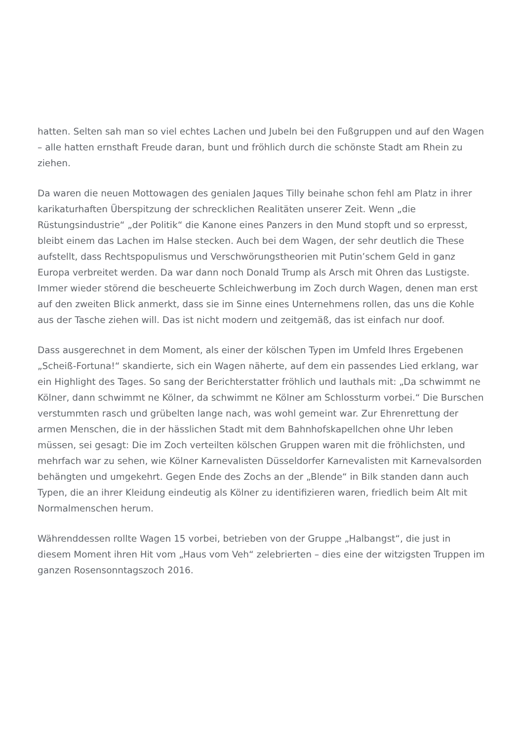hatten. Selten sah man so viel echtes Lachen und Jubeln bei den Fußgruppen und auf den Wagen – alle hatten ernsthaft Freude daran, bunt und fröhlich durch die schönste Stadt am Rhein zu ziehen.
Da waren die neuen Mottowagen des genialen Jaques Tilly beinahe schon fehl am Platz in ihrer karikaturhaften Überspitzung der schrecklichen Realitäten unserer Zeit. Wenn „die Rüstungsindustrie“ „der Politik“ die Kanone eines Panzers in den Mund stopft und so erpresst, bleibt einem das Lachen im Halse stecken. Auch bei dem Wagen, der sehr deutlich die These aufstellt, dass Rechtspopulismus und Verschwörungstheorien mit Putin’schem Geld in ganz Europa verbreitet werden. Da war dann noch Donald Trump als Arsch mit Ohren das Lustigste. Immer wieder störend die bescheuerte Schleichwerbung im Zoch durch Wagen, denen man erst auf den zweiten Blick anmerkt, dass sie im Sinne eines Unternehmens rollen, das uns die Kohle aus der Tasche ziehen will. Das ist nicht modern und zeitgemäß, das ist einfach nur doof.
Dass ausgerechnet in dem Moment, als einer der kölschen Typen im Umfeld Ihres Ergebenen „Scheiß-Fortuna!“ skandierte, sich ein Wagen näherte, auf dem ein passendes Lied erklang, war ein Highlight des Tages. So sang der Berichterstatter fröhlich und lauthals mit: „Da schwimmt ne Kölner, dann schwimmt ne Kölner, da schwimmt ne Kölner am Schlossturm vorbei.“ Die Burschen verstummten rasch und grübelten lange nach, was wohl gemeint war. Zur Ehrenrettung der armen Menschen, die in der hässlichen Stadt mit dem Bahnhofskapellchen ohne Uhr leben müssen, sei gesagt: Die im Zoch verteilten kölschen Gruppen waren mit die fröhlichsten, und mehrfach war zu sehen, wie Kölner Karnevalisten Düsseldorfer Karnevalisten mit Karnevalsorden behängten und umgekehrt. Gegen Ende des Zochs an der „Blende“ in Bilk standen dann auch Typen, die an ihrer Kleidung eindeutig als Kölner zu identifizieren waren, friedlich beim Alt mit Normalmenschen herum.
Währenddessen rollte Wagen 15 vorbei, betrieben von der Gruppe „Halbangst“, die just in diesem Moment ihren Hit vom „Haus vom Veh“ zelebrierten – dies eine der witzigsten Truppen im ganzen Rosensonntagszoch 2016.